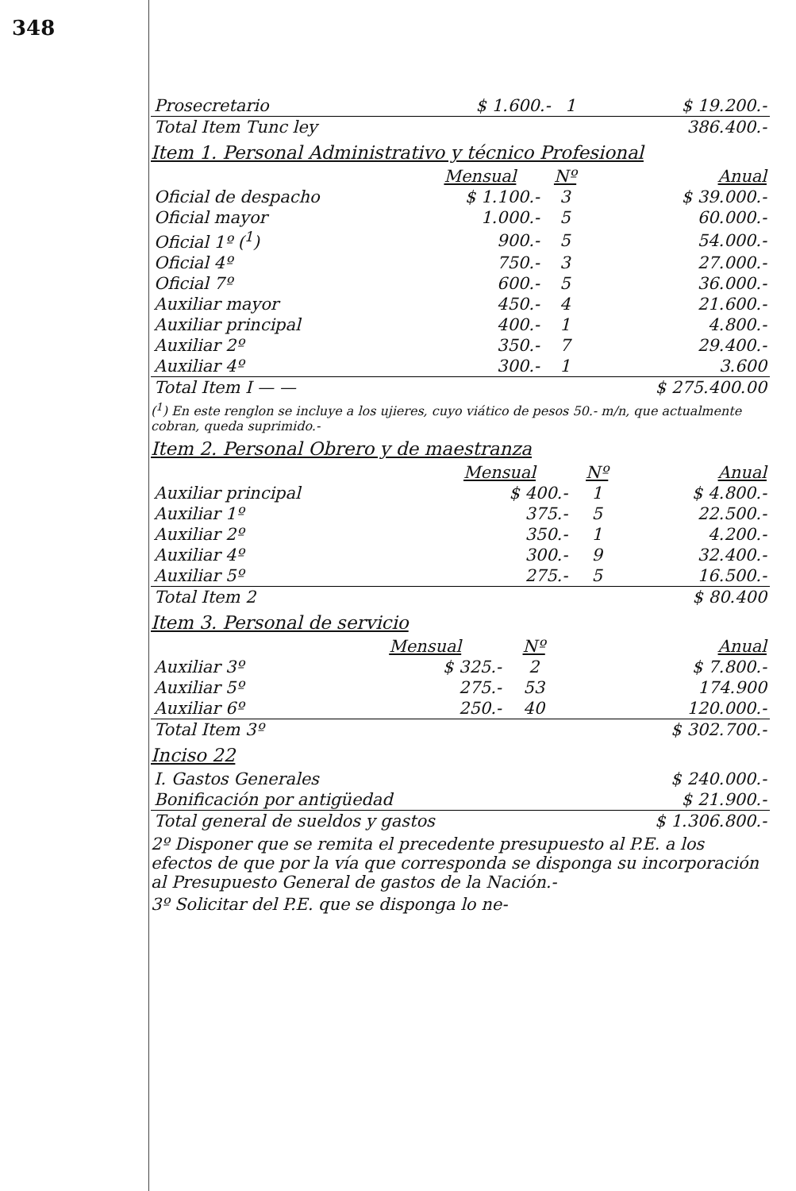348
| Prosecretario | $ 1.600.- | 1 | $ 19.200.- |
| Total Item Tunc ley | | | 386.400.- |
Item 1. Personal Administrativo y técnico Profesional
| | Mensual | Nº | Anual |
| --- | --- | --- | --- |
| Oficial de despacho | $ 1.100.- | 3 | $ 39.000.- |
| Oficial mayor | 1.000.- | 5 | 60.000.- |
| Oficial 1º (<sup>1</sup>) | 900.- | 5 | 54.000.- |
| Oficial 4º | 750.- | 3 | 27.000.- |
| Oficial 7º | 600.- | 5 | 36.000.- |
| Auxiliar mayor | 450.- | 4 | 21.600.- |
| Auxiliar principal | 400.- | 1 | 4.800.- |
| Auxiliar 2º | 350.- | 7 | 29.400.- |
| Auxiliar 4º | 300.- | 1 | 3.600 |
| Total Item I — — | | | $ 275.400.00 |
(<sup>1</sup>) En este renglon se incluye a los ujieres, cuyo viático de pesos 50.- m/n, que actualmente cobran, queda suprimido.-
Item 2. Personal Obrero y de maestranza
| | Mensual | Nº | Anual |
| --- | --- | --- | --- |
| Auxiliar principal | $ 400.- | 1 | $ 4.800.- |
| Auxiliar 1º | 375.- | 5 | 22.500.- |
| Auxiliar 2º | 350.- | 1 | 4.200.- |
| Auxiliar 4º | 300.- | 9 | 32.400.- |
| Auxiliar 5º | 275.- | 5 | 16.500.- |
| Total Item 2 | | | $ 80.400 |
Item 3. Personal de servicio
| | Mensual | Nº | Anual |
| --- | --- | --- | --- |
| Auxiliar 3º | $ 325.- | 2 | $ 7.800.- |
| Auxiliar 5º | 275.- | 53 | 174.900 |
| Auxiliar 6º | 250.- | 40 | 120.000.- |
| Total Item 3º | | | $ 302.700.- |
Inciso 22
| I. Gastos Generales | $ 240.000.- |
| Bonificación por antigüedad | $ 21.900.- |
| Total general de sueldos y gastos | $ 1.306.800.- |
2º Disponer que se remita el precedente presupuesto al P.E. a los efectos de que por la vía que corresponda se disponga su incorporación al Presupuesto General de gastos de la Nación.-
3º Solicitar del P.E. que se disponga lo ne-